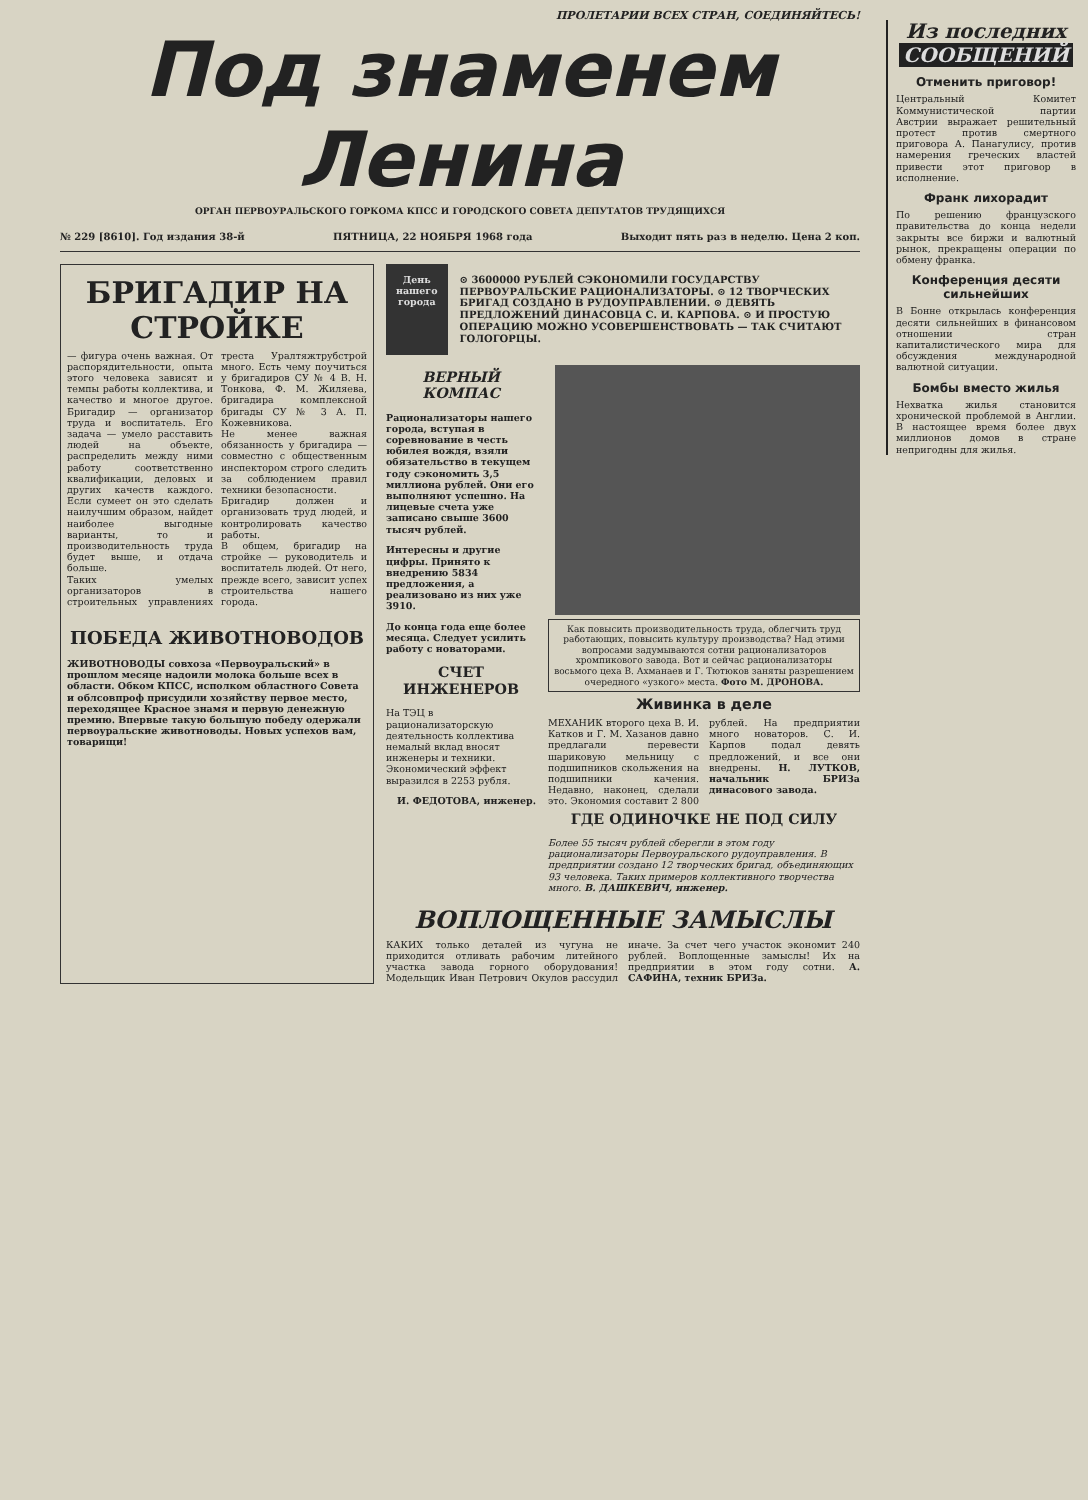ПРОЛЕТАРИИ ВСЕХ СТРАН, СОЕДИНЯЙТЕСЬ!
Под знаменем Ленина
ОРГАН ПЕРВОУРАЛЬСКОГО ГОРКОМА КПСС И ГОРОДСКОГО СОВЕТА ДЕПУТАТОВ ТРУДЯЩИХСЯ
№ 229 [8610]. Год издания 38-й ПЯТНИЦА, 22 НОЯБРЯ 1968 года Выходит пять раз в неделю. Цена 2 коп.
БРИГАДИР НА СТРОЙКЕ
— фигура очень важная. От распорядительности, опыта этого человека зависят и темпы работы коллектива, и качество и многое другое. Бригадир — организатор труда и воспитатель. Его задача — умело расставить людей на объекте, распределить между ними работу соответственно квалификации, деловых и других качеств каждого. Если сумеет он это сделать наилучшим образом, найдет наиболее выгодные варианты, то и производительность труда будет выше, и отдача больше.
Таких умелых организаторов в строительных управлениях треста Уралтяжтрубстрой много. Есть чему поучиться у бригадиров СУ № 4 В. Н. Тонкова, Ф. М. Жиляева, бригадира комплексной бригады СУ № 3 А. П. Кожевникова.
Не менее важная обязанность у бригадира — совместно с общественным инспектором строго следить за соблюдением правил техники безопасности.
Бригадир должен и организовать труд людей, и контролировать качество работы.
В общем, бригадир на стройке — руководитель и воспитатель людей. От него, прежде всего, зависит успех строительства нашего города.
ПОБЕДА ЖИВОТНОВОДОВ
ЖИВОТНОВОДЫ совхоза «Первоуральский» в прошлом месяце надоили молока больше всех в области. Обком КПСС, исполком областного Совета и облсовпроф присудили хозяйству первое место, переходящее Красное знамя и первую денежную премию. Впервые такую большую победу одержали первоуральские животноводы. Новых успехов вам, товарищи!
День нашего города ⊙ 3600000 РУБЛЕЙ СЭКОНОМИЛИ ГОСУДАРСТВУ ПЕРВОУРАЛЬСКИЕ РАЦИОНАЛИЗАТОРЫ. ⊙ 12 ТВОРЧЕСКИХ БРИГАД СОЗДАНО В РУДОУПРАВЛЕНИИ. ⊙ ДЕВЯТЬ ПРЕДЛОЖЕНИЙ ДИНАСОВЦА С. И. КАРПОВА. ⊙ И ПРОСТУЮ ОПЕРАЦИЮ МОЖНО УСОВЕРШЕНСТВОВАТЬ — ТАК СЧИТАЮТ ГОЛОГОРЦЫ.
ВЕРНЫЙ КОМПАС
Рационализаторы нашего города, вступая в соревнование в честь юбилея вождя, взяли обязательство в текущем году сэкономить 3,5 миллиона рублей. Они его выполняют успешно. На лицевые счета уже записано свыше 3600 тысяч рублей.
Интересны и другие цифры. Принято к внедрению 5834 предложения, а реализовано из них уже 3910.
До конца года еще более месяца. Следует усилить работу с новаторами.
СЧЕТ ИНЖЕНЕРОВ
На ТЭЦ в рационализаторскую деятельность коллектива немалый вклад вносят инженеры и техники. Экономический эффект выразился в 2253 рубля.
И. ФЕДОТОВА, инженер.
Как повысить производительность труда, облегчить труд работающих, повысить культуру производства? Над этими вопросами задумываются сотни рационализаторов хромпикового завода. Вот и сейчас рационализаторы восьмого цеха В. Ахманаев и Г. Тютюков заняты разрешением очередного «узкого» места. Фото М. ДРОНОВА.
Живинка в деле
МЕХАНИК второго цеха В. И. Катков и Г. М. Хазанов давно предлагали перевести шариковую мельницу с подшипников скольжения на подшипники качения. Недавно, наконец, сделали это. Экономия составит 2 800 рублей. На предприятии много новаторов. С. И. Карпов подал девять предложений, и все они внедрены. Н. ЛУТКОВ, начальник БРИЗа динасового завода.
ГДЕ ОДИНОЧКЕ НЕ ПОД СИЛУ
Более 55 тысяч рублей сберегли в этом году рационализаторы Первоуральского рудоуправления. В предприятии создано 12 творческих бригад, объединяющих 93 человека. Таких примеров коллективного творчества много. В. ДАШКЕВИЧ, инженер.
ВОПЛОЩЕННЫЕ ЗАМЫСЛЫ
КАКИХ только деталей из чугуна не приходится отливать рабочим литейного участка завода горного оборудования! Модельщик Иван Петрович Окулов рассудил иначе. За счет чего участок экономит 240 рублей. Воплощенные замыслы! Их на предприятии в этом году сотни. А. САФИНА, техник БРИЗа.
Из последних
СООБЩЕНИЙ
Отменить приговор!
Центральный Комитет Коммунистической партии Австрии выражает решительный протест против смертного приговора А. Панагулису, против намерения греческих властей привести этот приговор в исполнение.
Франк лихорадит
По решению французского правительства до конца недели закрыты все биржи и валютный рынок, прекращены операции по обмену франка.
Конференция десяти сильнейших
В Бонне открылась конференция десяти сильнейших в финансовом отношении стран капиталистического мира для обсуждения международной валютной ситуации.
Бомбы вместо жилья
Нехватка жилья становится хронической проблемой в Англии. В настоящее время более двух миллионов домов в стране непригодны для жилья.